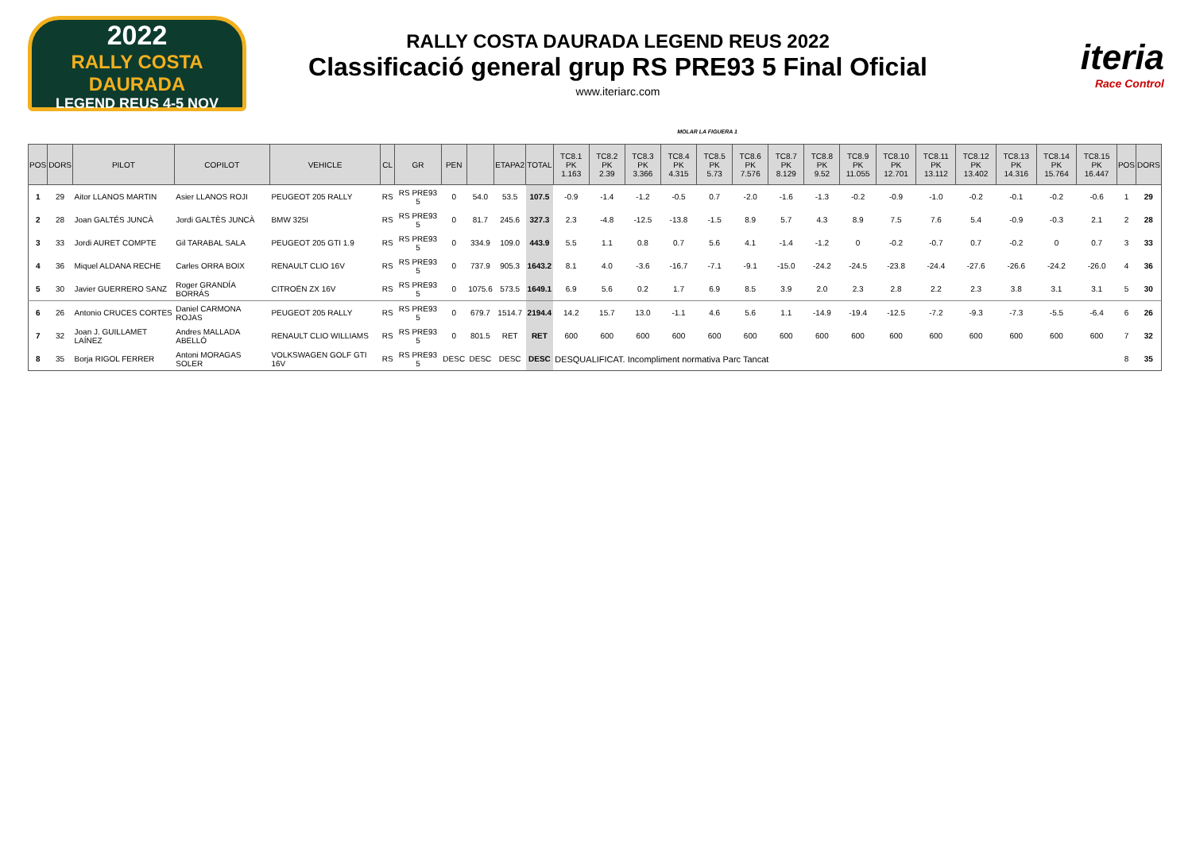2022
RALLY COSTA DAURADA
LEGEND REUS 4-5 NOV
RALLY COSTA DAURADA LEGEND REUS 2022
Classificació general grup RS PRE93 5 Final Oficial
www.iteriarc.com
iteria
Race Control
MOLAR LA FIGUERA 1
| POS | DORS | PILOT | COPILOT | VEHICLE | CL | GR | PEN | | ETAPA2 | TOTAL | TC8.1 PK 1.163 | TC8.2 PK 2.39 | TC8.3 PK 3.366 | TC8.4 PK 4.315 | TC8.5 PK 5.73 | TC8.6 PK 7.576 | TC8.7 PK 8.129 | TC8.8 PK 9.52 | TC8.9 PK 11.055 | TC8.10 PK 12.701 | TC8.11 PK 13.112 | TC8.12 PK 13.402 | TC8.13 PK 14.316 | TC8.14 PK 15.764 | TC8.15 PK 16.447 | POS | DORS |
| --- | --- | --- | --- | --- | --- | --- | --- | --- | --- | --- | --- | --- | --- | --- | --- | --- | --- | --- | --- | --- | --- | --- | --- | --- | --- | --- | --- |
| 1 | 29 | Aitor LLANOS MARTIN | Asier LLANOS ROJI | PEUGEOT 205 RALLY | RS | RS PRE93 5 | 0 | 54.0 | 53.5 | 107.5 | -0.9 | -1.4 | -1.2 | -0.5 | 0.7 | -2.0 | -1.6 | -1.3 | -0.2 | -0.9 | -1.0 | -0.2 | -0.1 | -0.2 | -0.6 | 1 | 29 |
| 2 | 28 | Joan GALTÉS JUNCÀ | Jordi GALTÈS JUNCÀ | BMW 325I | RS | RS PRE93 5 | 0 | 81.7 | 245.6 | 327.3 | 2.3 | -4.8 | -12.5 | -13.8 | -1.5 | 8.9 | 5.7 | 4.3 | 8.9 | 7.5 | 7.6 | 5.4 | -0.9 | -0.3 | 2.1 | 2 | 28 |
| 3 | 33 | Jordi AURET COMPTE | Gil TARABAL SALA | PEUGEOT 205 GTI 1.9 | RS | RS PRE93 5 | 0 | 334.9 | 109.0 | 443.9 | 5.5 | 1.1 | 0.8 | 0.7 | 5.6 | 4.1 | -1.4 | -1.2 | 0 | -0.2 | -0.7 | 0.7 | -0.2 | 0 | 0.7 | 3 | 33 |
| 4 | 36 | Miquel ALDANA RECHE | Carles ORRA BOIX | RENAULT CLIO 16V | RS | RS PRE93 5 | 0 | 737.9 | 905.3 | 1643.2 | 8.1 | 4.0 | -3.6 | -16.7 | -7.1 | -9.1 | -15.0 | -24.2 | -24.5 | -23.8 | -24.4 | -27.6 | -26.6 | -24.2 | -26.0 | 4 | 36 |
| 5 | 30 | Javier GUERRERO SANZ | Roger GRANDÍA BORRÁS | CITROËN ZX 16V | RS | RS PRE93 5 | 0 | 1075.6 | 573.5 | 1649.1 | 6.9 | 5.6 | 0.2 | 1.7 | 6.9 | 8.5 | 3.9 | 2.0 | 2.3 | 2.8 | 2.2 | 2.3 | 3.8 | 3.1 | 3.1 | 5 | 30 |
| 6 | 26 | Antonio CRUCES CORTES | Daniel CARMONA ROJAS | PEUGEOT 205 RALLY | RS | RS PRE93 5 | 0 | 679.7 | 1514.7 | 2194.4 | 14.2 | 15.7 | 13.0 | -1.1 | 4.6 | 5.6 | 1.1 | -14.9 | -19.4 | -12.5 | -7.2 | -9.3 | -7.3 | -5.5 | -6.4 | 6 | 26 |
| 7 | 32 | Joan J. GUILLAMET LAÍNEZ | Andres MALLADA ABELLÓ | RENAULT CLIO WILLIAMS | RS | RS PRE93 5 | 0 | 801.5 | RET | RET | 600 | 600 | 600 | 600 | 600 | 600 | 600 | 600 | 600 | 600 | 600 | 600 | 600 | 600 | 600 | 7 | 32 |
| 8 | 35 | Borja RIGOL FERRER | Antoni MORAGAS SOLER | VOLKSWAGEN GOLF GTI 16V | RS | RS PRE93 5 | DESC | DESC | DESC | DESC | DESQUALIFICAT. Incompliment normativa Parc Tancat | | | | | | | | | | | | | | | 8 | 35 |